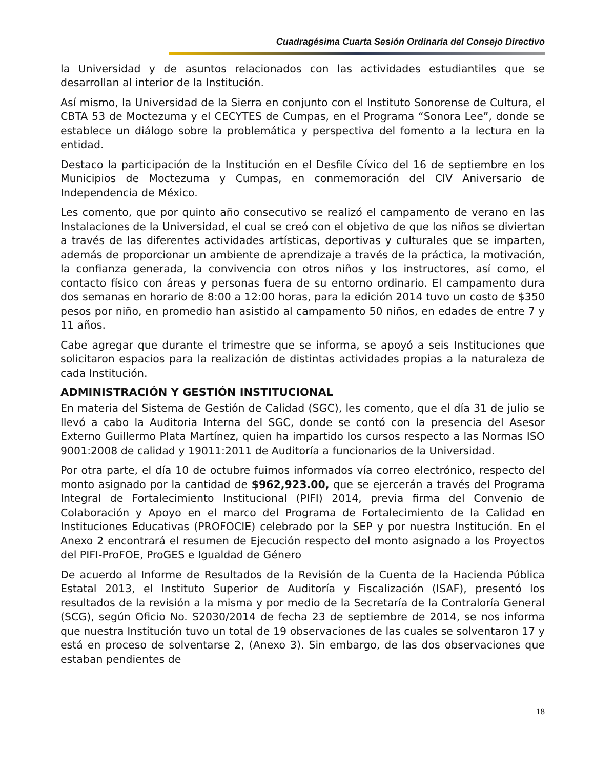Cuadragésima Cuarta Sesión Ordinaria del Consejo Directivo
la Universidad y de asuntos relacionados con las actividades estudiantiles que se desarrollan al interior de la Institución.
Así mismo, la Universidad de la Sierra en conjunto con el Instituto Sonorense de Cultura, el CBTA 53 de Moctezuma y el CECYTES de Cumpas, en el Programa “Sonora Lee”, donde se establece un diálogo sobre la problemática y perspectiva del fomento a la lectura en la entidad.
Destaco la participación de la Institución en el Desfile Cívico del 16 de septiembre en los Municipios de Moctezuma y Cumpas, en conmemoración del CIV Aniversario de Independencia de México.
Les comento, que por quinto año consecutivo se realizó el campamento de verano en las Instalaciones de la Universidad, el cual se creó con el objetivo de que los niños se diviertan a través de las diferentes actividades artísticas, deportivas y culturales que se imparten, además de proporcionar un ambiente de aprendizaje a través de la práctica, la motivación, la confianza generada, la convivencia con otros niños y los instructores, así como, el contacto físico con áreas y personas fuera de su entorno ordinario. El campamento dura dos semanas en horario de 8:00 a 12:00 horas, para la edición 2014 tuvo un costo de $350 pesos por niño, en promedio han asistido al campamento 50 niños, en edades de entre 7 y 11 años.
Cabe agregar que durante el trimestre que se informa, se apoyó a seis Instituciones que solicitaron espacios para la realización de distintas actividades propias a la naturaleza de cada Institución.
ADMINISTRACIÓN Y GESTIÓN INSTITUCIONAL
En materia del Sistema de Gestión de Calidad (SGC), les comento, que el día 31 de julio se llevó a cabo la Auditoria Interna del SGC, donde se contó con la presencia del Asesor Externo Guillermo Plata Martínez, quien ha impartido los cursos respecto a las Normas ISO 9001:2008 de calidad y 19011:2011 de Auditoría a funcionarios de la Universidad.
Por otra parte, el día 10 de octubre fuimos informados vía correo electrónico, respecto del monto asignado por la cantidad de $962,923.00, que se ejercerán a través del Programa Integral de Fortalecimiento Institucional (PIFI) 2014, previa firma del Convenio de Colaboración y Apoyo en el marco del Programa de Fortalecimiento de la Calidad en Instituciones Educativas (PROFOCIE) celebrado por la SEP y por nuestra Institución. En el Anexo 2 encontrará el resumen de Ejecución respecto del monto asignado a los Proyectos del PIFI-ProFOE, ProGES e Igualdad de Género
De acuerdo al Informe de Resultados de la Revisión de la Cuenta de la Hacienda Pública Estatal 2013, el Instituto Superior de Auditoría y Fiscalización (ISAF), presentó los resultados de la revisión a la misma y por medio de la Secretaría de la Contraloría General (SCG), según Oficio No. S2030/2014 de fecha 23 de septiembre de 2014, se nos informa que nuestra Institución tuvo un total de 19 observaciones de las cuales se solventaron 17 y está en proceso de solventarse 2, (Anexo 3). Sin embargo, de las dos observaciones que estaban pendientes de
18